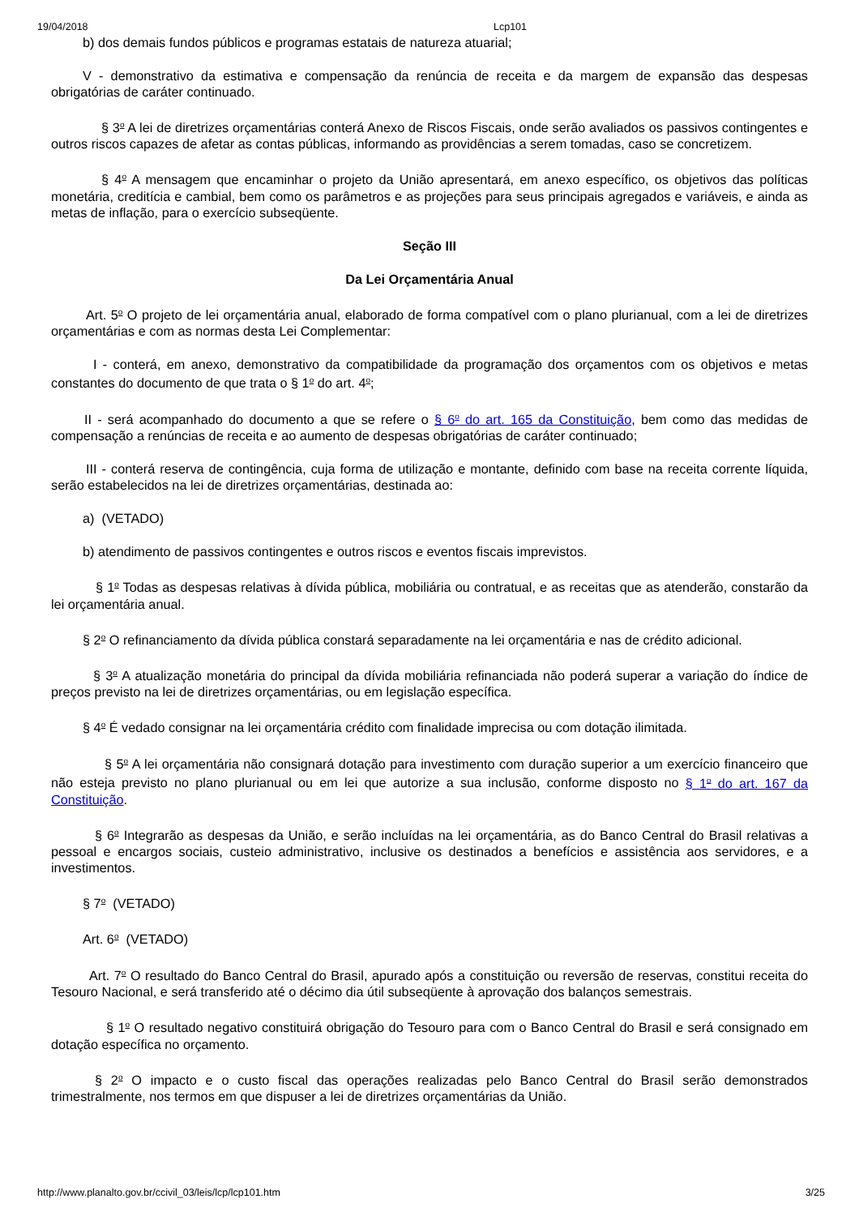19/04/2018 Lcp101
b) dos demais fundos públicos e programas estatais de natureza atuarial;
V - demonstrativo da estimativa e compensação da renúncia de receita e da margem de expansão das despesas obrigatórias de caráter continuado.
§ 3<sup>o</sup> A lei de diretrizes orçamentárias conterá Anexo de Riscos Fiscais, onde serão avaliados os passivos contingentes e outros riscos capazes de afetar as contas públicas, informando as providências a serem tomadas, caso se concretizem.
§ 4<sup>o</sup> A mensagem que encaminhar o projeto da União apresentará, em anexo específico, os objetivos das políticas monetária, creditícia e cambial, bem como os parâmetros e as projeções para seus principais agregados e variáveis, e ainda as metas de inflação, para o exercício subseqüente.
Seção III
Da Lei Orçamentária Anual
Art. 5<sup>o</sup> O projeto de lei orçamentária anual, elaborado de forma compatível com o plano plurianual, com a lei de diretrizes orçamentárias e com as normas desta Lei Complementar:
I - conterá, em anexo, demonstrativo da compatibilidade da programação dos orçamentos com os objetivos e metas constantes do documento de que trata o § 1<sup>o</sup> do art. 4<sup>o</sup>;
II - será acompanhado do documento a que se refere o § 6<sup>o</sup> do art. 165 da Constituição, bem como das medidas de compensação a renúncias de receita e ao aumento de despesas obrigatórias de caráter continuado;
III - conterá reserva de contingência, cuja forma de utilização e montante, definido com base na receita corrente líquida, serão estabelecidos na lei de diretrizes orçamentárias, destinada ao:
a) (VETADO)
b) atendimento de passivos contingentes e outros riscos e eventos fiscais imprevistos.
§ 1<sup>o</sup> Todas as despesas relativas à dívida pública, mobiliária ou contratual, e as receitas que as atenderão, constarão da lei orçamentária anual.
§ 2<sup>o</sup> O refinanciamento da dívida pública constará separadamente na lei orçamentária e nas de crédito adicional.
§ 3<sup>o</sup> A atualização monetária do principal da dívida mobiliária refinanciada não poderá superar a variação do índice de preços previsto na lei de diretrizes orçamentárias, ou em legislação específica.
§ 4<sup>o</sup> É vedado consignar na lei orçamentária crédito com finalidade imprecisa ou com dotação ilimitada.
§ 5<sup>o</sup> A lei orçamentária não consignará dotação para investimento com duração superior a um exercício financeiro que não esteja previsto no plano plurianual ou em lei que autorize a sua inclusão, conforme disposto no § 1<sup>o</sup> do art. 167 da Constituição.
§ 6<sup>o</sup> Integrarão as despesas da União, e serão incluídas na lei orçamentária, as do Banco Central do Brasil relativas a pessoal e encargos sociais, custeio administrativo, inclusive os destinados a benefícios e assistência aos servidores, e a investimentos.
§ 7<sup>o</sup> (VETADO)
Art. 6<sup>o</sup> (VETADO)
Art. 7<sup>o</sup> O resultado do Banco Central do Brasil, apurado após a constituição ou reversão de reservas, constitui receita do Tesouro Nacional, e será transferido até o décimo dia útil subseqüente à aprovação dos balanços semestrais.
§ 1<sup>o</sup> O resultado negativo constituirá obrigação do Tesouro para com o Banco Central do Brasil e será consignado em dotação específica no orçamento.
§ 2<sup>o</sup> O impacto e o custo fiscal das operações realizadas pelo Banco Central do Brasil serão demonstrados trimestralmente, nos termos em que dispuser a lei de diretrizes orçamentárias da União.
http://www.planalto.gov.br/ccivil_03/leis/lcp/lcp101.htm 3/25